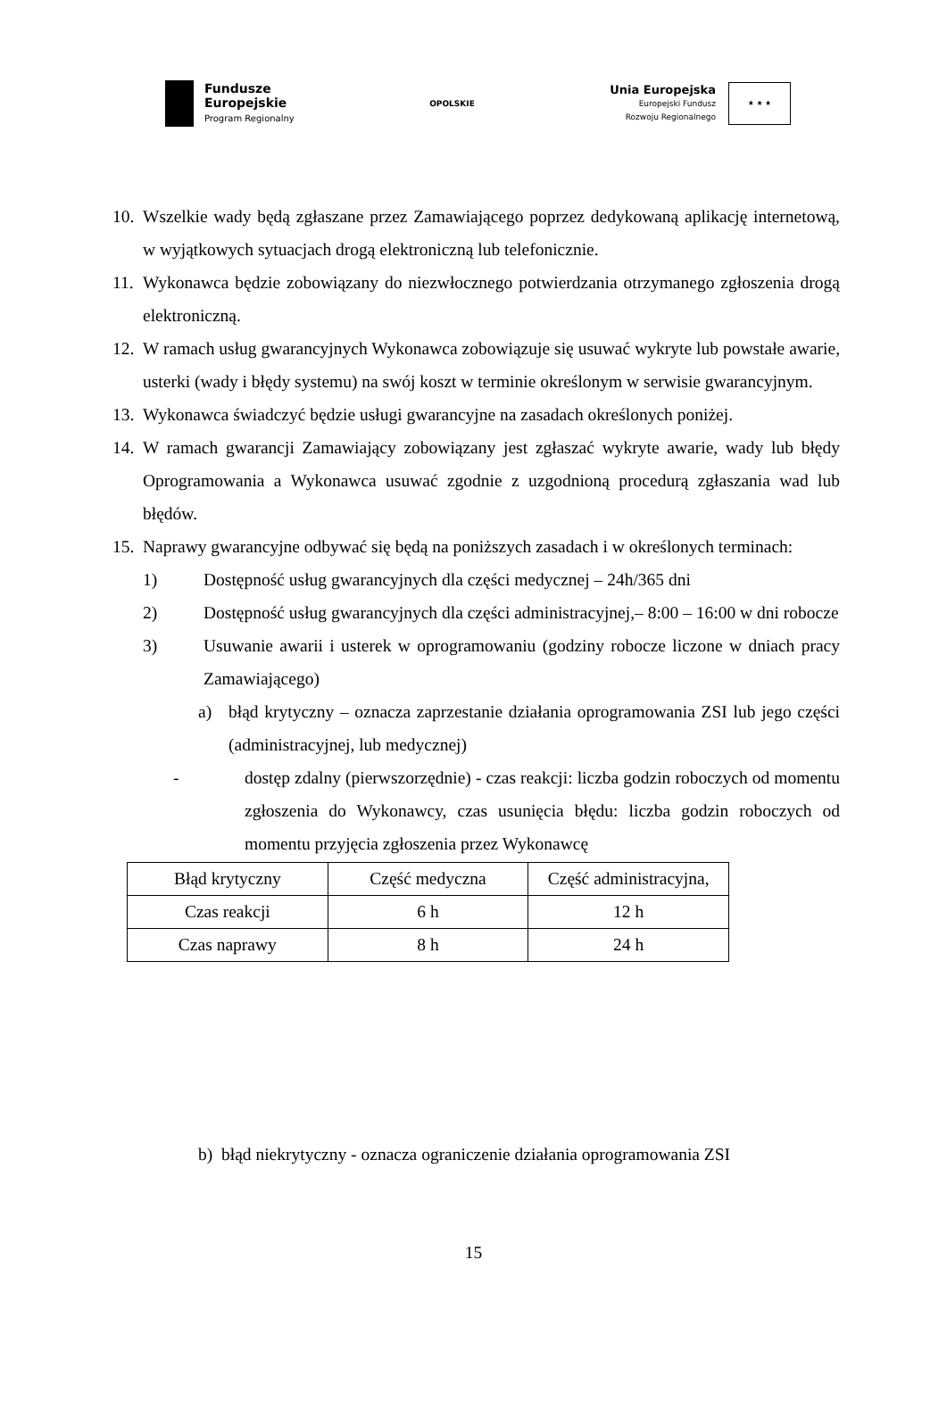Fundusze
Europejskie
Program Regionalny
OPOLSKIE
Unia Europejska
Europejski Fundusz
Rozwoju Regionalnego
★ ★ ★
10. Wszelkie wady będą zgłaszane przez Zamawiającego poprzez dedykowaną aplikację internetową, w wyjątkowych sytuacjach drogą elektroniczną lub telefonicznie.
11. Wykonawca będzie zobowiązany do niezwłocznego potwierdzania otrzymanego zgłoszenia drogą elektroniczną.
12. W ramach usług gwarancyjnych Wykonawca zobowiązuje się usuwać wykryte lub powstałe awarie, usterki (wady i błędy systemu) na swój koszt w terminie określonym w serwisie gwarancyjnym.
13. Wykonawca świadczyć będzie usługi gwarancyjne na zasadach określonych poniżej.
14. W ramach gwarancji Zamawiający zobowiązany jest zgłaszać wykryte awarie, wady lub błędy Oprogramowania a Wykonawca usuwać zgodnie z uzgodnioną procedurą zgłaszania wad lub błędów.
15. Naprawy gwarancyjne odbywać się będą na poniższych zasadach i w określonych terminach:
1) Dostępność usług gwarancyjnych dla części medycznej – 24h/365 dni
2) Dostępność usług gwarancyjnych dla części administracyjnej,– 8:00 – 16:00 w dni robocze
3) Usuwanie awarii i usterek w oprogramowaniu (godziny robocze liczone w dniach pracy Zamawiającego)
a) błąd krytyczny – oznacza zaprzestanie działania oprogramowania ZSI lub jego części (administracyjnej, lub medycznej)
- dostęp zdalny (pierwszorzędnie) - czas reakcji: liczba godzin roboczych od momentu zgłoszenia do Wykonawcy, czas usunięcia błędu: liczba godzin roboczych od momentu przyjęcia zgłoszenia przez Wykonawcę
| Błąd krytyczny | Część medyczna | Część administracyjna, |
| Czas reakcji | 6 h | 12 h |
| Czas naprawy | 8 h | 24 h |
b) błąd niekrytyczny - oznacza ograniczenie działania oprogramowania ZSI
15